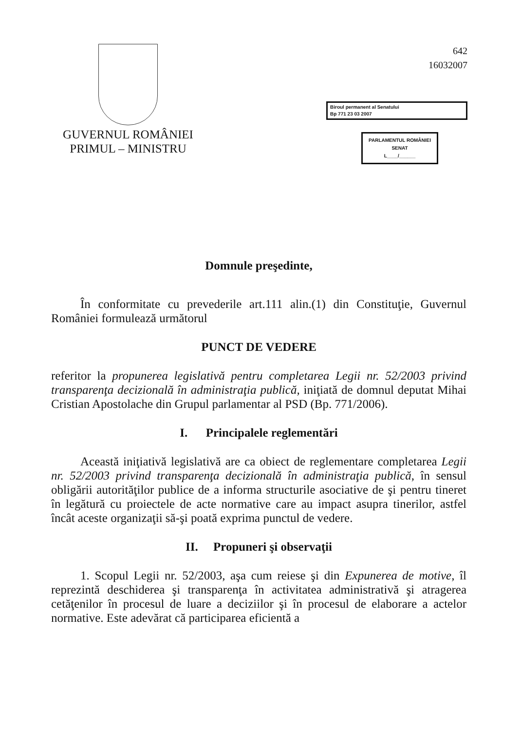GUVERNUL ROMÂNIEI
PRIMUL – MINISTRU
642
16032007
Biroul permanent al Senatului
Bp 771 23 03 2007
PARLAMENTUL ROMÂNIEI
SENAT
L____/______
Domnule preşedinte,
În conformitate cu prevederile art.111 alin.(1) din Constituţie, Guvernul României formulează următorul
PUNCT DE VEDERE
referitor la propunerea legislativă pentru completarea Legii nr. 52/2003 privind transparenţa decizională în administraţia publică, iniţiată de domnul deputat Mihai Cristian Apostolache din Grupul parlamentar al PSD (Bp. 771/2006).
I. Principalele reglementări
Această iniţiativă legislativă are ca obiect de reglementare completarea Legii nr. 52/2003 privind transparenţa decizională în administraţia publică, în sensul obligării autorităţilor publice de a informa structurile asociative de şi pentru tineret în legătură cu proiectele de acte normative care au impact asupra tinerilor, astfel încât aceste organizaţii să-şi poată exprima punctul de vedere.
II. Propuneri şi observaţii
1. Scopul Legii nr. 52/2003, aşa cum reiese şi din Expunerea de motive, îl reprezintă deschiderea şi transparenţa în activitatea administrativă şi atragerea cetăţenilor în procesul de luare a deciziilor şi în procesul de elaborare a actelor normative. Este adevărat că participarea eficientă a